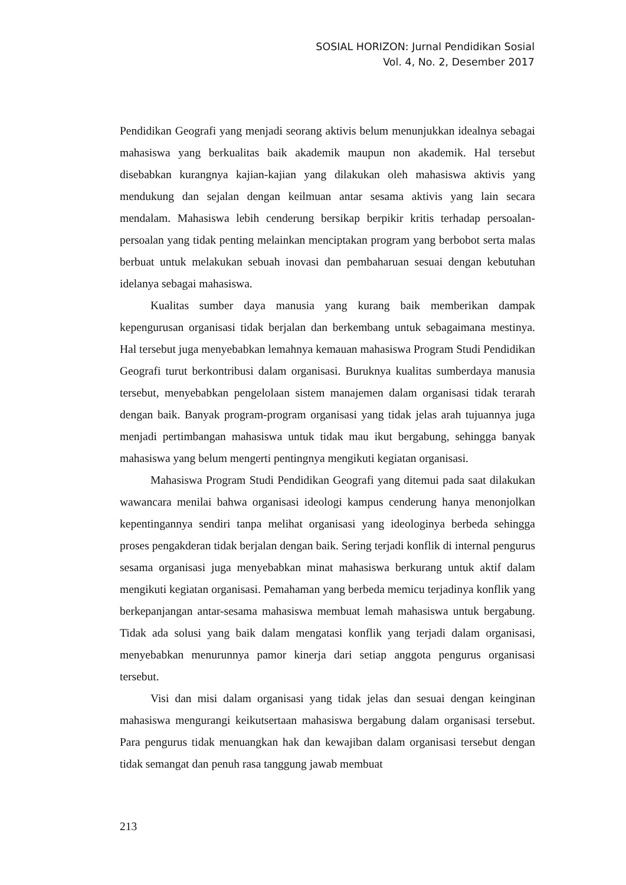SOSIAL HORIZON: Jurnal Pendidikan Sosial
Vol. 4, No. 2, Desember 2017
Pendidikan Geografi yang menjadi seorang aktivis belum menunjukkan idealnya sebagai mahasiswa yang berkualitas baik akademik maupun non akademik. Hal tersebut disebabkan kurangnya kajian-kajian yang dilakukan oleh mahasiswa aktivis yang mendukung dan sejalan dengan keilmuan antar sesama aktivis yang lain secara mendalam. Mahasiswa lebih cenderung bersikap berpikir kritis terhadap persoalan-persoalan yang tidak penting melainkan menciptakan program yang berbobot serta malas berbuat untuk melakukan sebuah inovasi dan pembaharuan sesuai dengan kebutuhan idelanya sebagai mahasiswa.
Kualitas sumber daya manusia yang kurang baik memberikan dampak kepengurusan organisasi tidak berjalan dan berkembang untuk sebagaimana mestinya. Hal tersebut juga menyebabkan lemahnya kemauan mahasiswa Program Studi Pendidikan Geografi turut berkontribusi dalam organisasi. Buruknya kualitas sumberdaya manusia tersebut, menyebabkan pengelolaan sistem manajemen dalam organisasi tidak terarah dengan baik. Banyak program-program organisasi yang tidak jelas arah tujuannya juga menjadi pertimbangan mahasiswa untuk tidak mau ikut bergabung, sehingga banyak mahasiswa yang belum mengerti pentingnya mengikuti kegiatan organisasi.
Mahasiswa Program Studi Pendidikan Geografi yang ditemui pada saat dilakukan wawancara menilai bahwa organisasi ideologi kampus cenderung hanya menonjolkan kepentingannya sendiri tanpa melihat organisasi yang ideologinya berbeda sehingga proses pengakderan tidak berjalan dengan baik. Sering terjadi konflik di internal pengurus sesama organisasi juga menyebabkan minat mahasiswa berkurang untuk aktif dalam mengikuti kegiatan organisasi. Pemahaman yang berbeda memicu terjadinya konflik yang berkepanjangan antar-sesama mahasiswa membuat lemah mahasiswa untuk bergabung. Tidak ada solusi yang baik dalam mengatasi konflik yang terjadi dalam organisasi, menyebabkan menurunnya pamor kinerja dari setiap anggota pengurus organisasi tersebut.
Visi dan misi dalam organisasi yang tidak jelas dan sesuai dengan keinginan mahasiswa mengurangi keikutsertaan mahasiswa bergabung dalam organisasi tersebut. Para pengurus tidak menuangkan hak dan kewajiban dalam organisasi tersebut dengan tidak semangat dan penuh rasa tanggung jawab membuat
213